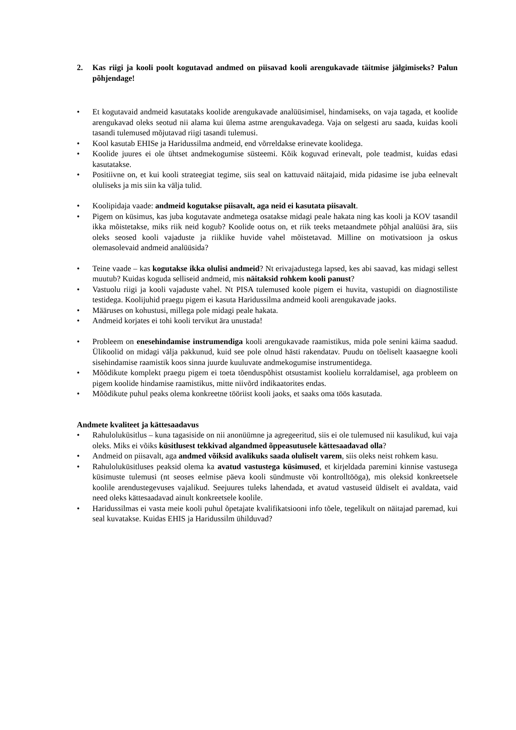2. Kas riigi ja kooli poolt kogutavad andmed on piisavad kooli arengukavade täitmise jälgimiseks? Palun põhjendage!
• Et kogutavaid andmeid kasutataks koolide arengukavade analüüsimisel, hindamiseks, on vaja tagada, et koolide arengukavad oleks seotud nii alama kui ülema astme arengukavadega. Vaja on selgesti aru saada, kuidas kooli tasandi tulemused mõjutavad riigi tasandi tulemusi.
• Kool kasutab EHISe ja Haridussilma andmeid, end võrreldakse erinevate koolidega.
• Koolide juures ei ole ühtset andmekogumise süsteemi. Kõik koguvad erinevalt, pole teadmist, kuidas edasi kasutatakse.
• Positiivne on, et kui kooli strateegiat tegime, siis seal on kattuvaid näitajaid, mida pidasime ise juba eelnevalt oluliseks ja mis siin ka välja tulid.
• Koolipidaja vaade: andmeid kogutakse piisavalt, aga neid ei kasutata piisavalt.
• Pigem on küsimus, kas juba kogutavate andmetega osatakse midagi peale hakata ning kas kooli ja KOV tasandil ikka mõistetakse, miks riik neid kogub? Koolide ootus on, et riik teeks metaandmete põhjal analüüsi ära, siis oleks seosed kooli vajaduste ja riiklike huvide vahel mõistetavad. Milline on motivatsioon ja oskus olemasolevaid andmeid analüüsida?
• Teine vaade – kas kogutakse ikka olulisi andmeid? Nt erivajadustega lapsed, kes abi saavad, kas midagi sellest muutub? Kuidas koguda selliseid andmeid, mis näitaksid rohkem kooli panust?
• Vastuolu riigi ja kooli vajaduste vahel. Nt PISA tulemused koole pigem ei huvita, vastupidi on diagnostiliste testidega. Koolijuhid praegu pigem ei kasuta Haridussilma andmeid kooli arengukavade jaoks.
• Määruses on kohustusi, millega pole midagi peale hakata.
• Andmeid korjates ei tohi kooli tervikut ära unustada!
• Probleem on enesehindamise instrumendiga kooli arengukavade raamistikus, mida pole senini käima saadud. Ülikoolid on midagi välja pakkunud, kuid see pole olnud hästi rakendatav. Puudu on tõeliselt kaasaegne kooli sisehindamise raamistik koos sinna juurde kuuluvate andmekogumise instrumentidega.
• Mõõdikute komplekt praegu pigem ei toeta tõenduspõhist otsustamist koolielu korraldamisel, aga probleem on pigem koolide hindamise raamistikus, mitte niivõrd indikaatorites endas.
• Mõõdikute puhul peaks olema konkreetne tööriist kooli jaoks, et saaks oma töös kasutada.
Andmete kvaliteet ja kättesaadavus
• Rahuloluküsitlus – kuna tagasiside on nii anonüümne ja agregeeritud, siis ei ole tulemused nii kasulikud, kui vaja oleks. Miks ei võiks küsitlusest tekkivad algandmed õppeasutusele kättesaadavad olla?
• Andmeid on piisavalt, aga andmed võiksid avalikuks saada oluliselt varem, siis oleks neist rohkem kasu.
• Rahuloluküsitluses peaksid olema ka avatud vastustega küsimused, et kirjeldada paremini kinnise vastusega küsimuste tulemusi (nt seoses eelmise päeva kooli sündmuste või kontrolltööga), mis oleksid konkreetsele koolile arendustegevuses vajalikud. Seejuures tuleks lahendada, et avatud vastuseid üldiselt ei avaldata, vaid need oleks kättesaadavad ainult konkreetsele koolile.
• Haridussilmas ei vasta meie kooli puhul õpetajate kvalifikatsiooni info tõele, tegelikult on näitajad paremad, kui seal kuvatakse. Kuidas EHIS ja Haridussilm ühilduvad?